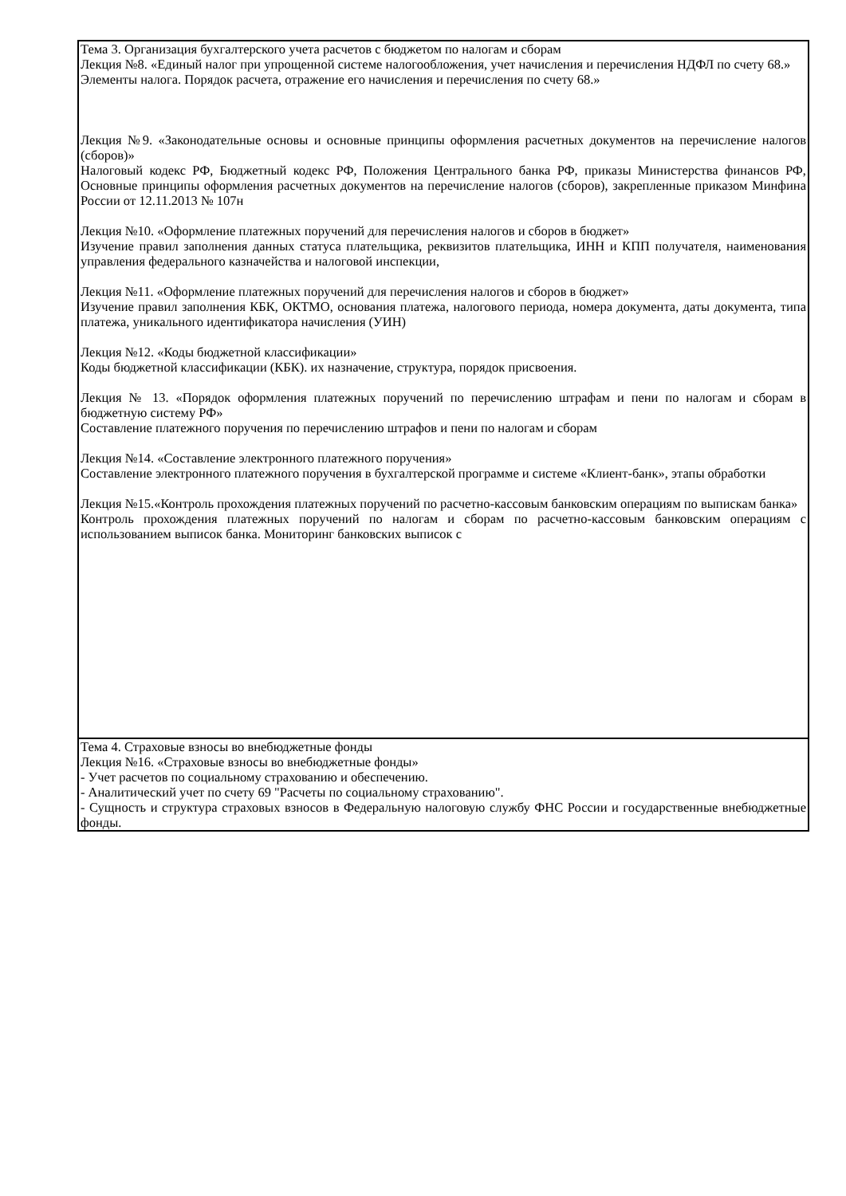| Тема 3. Организация бухгалтерского учета расчетов с бюджетом по налогам и сборам Лекция №8. «Единый налог при упрощенной системе налогообложения, учет начисления и перечисления НДФЛ по счету 68.» Элементы налога. Порядок расчета, отражение его начисления и перечисления по счету 68.» Лекция №9. «Законодательные основы и основные принципы оформления расчетных документов на перечисление налогов (сборов)» Налоговый кодекс РФ, Бюджетный кодекс РФ, Положения Центрального банка РФ, приказы Министерства финансов РФ, Основные принципы оформления расчетных документов на перечисление налогов (сборов), закрепленные приказом Минфина России от 12.11.2013 № 107н Лекция №10. «Оформление платежных поручений для перечисления налогов и сборов в бюджет» Изучение правил заполнения данных статуса плательщика, реквизитов плательщика, ИНН и КПП получателя, наименования управления федерального казначейства и налоговой инспекции, Лекция №11. «Оформление платежных поручений для перечисления налогов и сборов в бюджет» Изучение правил заполнения КБК, ОКТМО, основания платежа, налогового периода, номера документа, даты документа, типа платежа, уникального идентификатора начисления (УИН) Лекция №12. «Коды бюджетной классификации» Коды бюджетной классификации (КБК). их назначение, структура, порядок присвоения. Лекция № 13. «Порядок оформления платежных поручений по перечислению штрафам и пени по налогам и сборам в бюджетную систему РФ» Составление платежного поручения по перечислению штрафов и пени по налогам и сборам Лекция №14. «Составление электронного платежного поручения» Составление электронного платежного поручения в бухгалтерской программе и системе «Клиент-банк», этапы обработки Лекция №15.«Контроль прохождения платежных поручений по расчетно-кассовым банковским операциям по выпискам банка» Контроль прохождения платежных поручений по налогам и сборам по расчетно-кассовым банковским операциям с использованием выписок банка. Мониторинг банковских выписок с |
| Тема 4. Страховые взносы во внебюджетные фонды Лекция №16. «Страховые взносы во внебюджетные фонды» - Учет расчетов по социальному страхованию и обеспечению. - Аналитический учет по счету 69 "Расчеты по социальному страхованию". - Сущность и структура страховых взносов в Федеральную налоговую службу ФНС России и государственные внебюджетные фонды. |